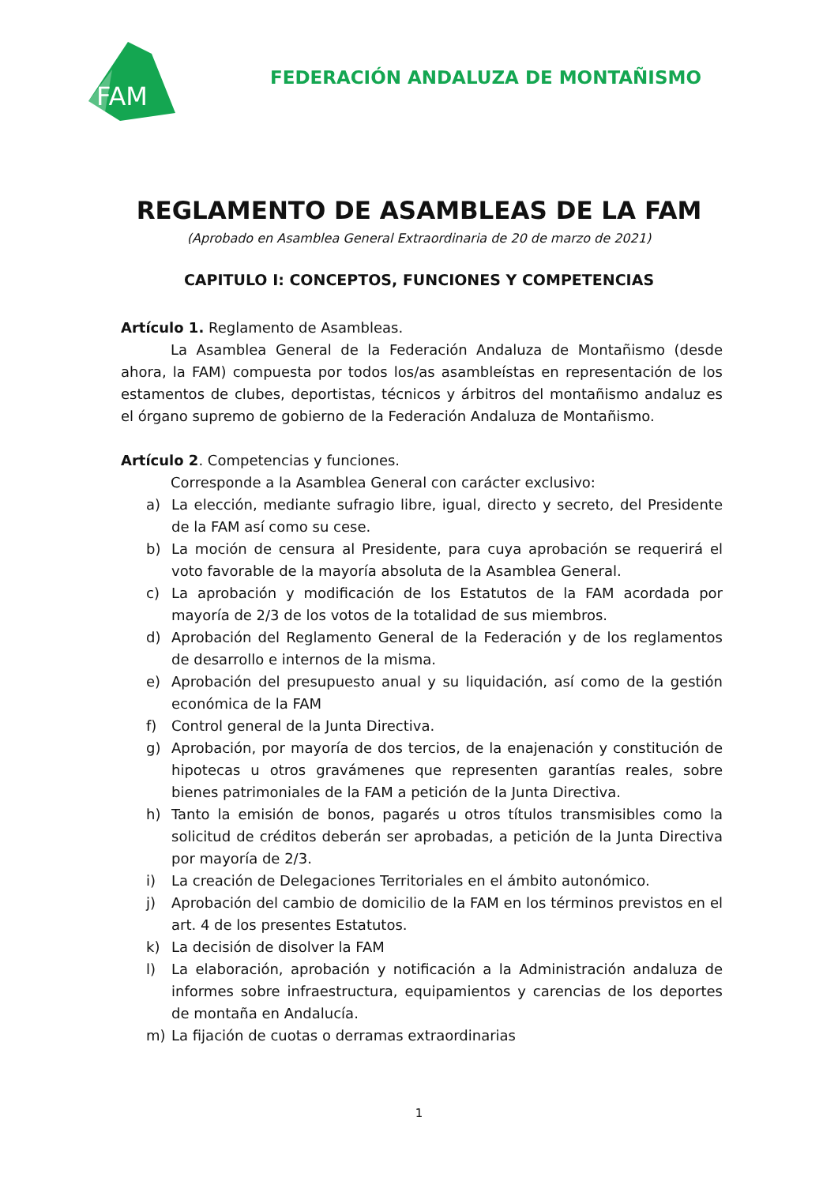FAM
FEDERACIÓN ANDALUZA DE MONTAÑISMO
REGLAMENTO DE ASAMBLEAS DE LA FAM
(Aprobado en Asamblea General Extraordinaria de 20 de marzo de 2021)
CAPITULO I: CONCEPTOS, FUNCIONES Y COMPETENCIAS
Artículo 1. Reglamento de Asambleas.
La Asamblea General de la Federación Andaluza de Montañismo (desde ahora, la FAM) compuesta por todos los/as asambleístas en representación de los estamentos de clubes, deportistas, técnicos y árbitros del montañismo andaluz es el órgano supremo de gobierno de la Federación Andaluza de Montañismo.
Artículo 2. Competencias y funciones.
Corresponde a la Asamblea General con carácter exclusivo:
a) La elección, mediante sufragio libre, igual, directo y secreto, del Presidente de la FAM así como su cese.
b) La moción de censura al Presidente, para cuya aprobación se requerirá el voto favorable de la mayoría absoluta de la Asamblea General.
c) La aprobación y modificación de los Estatutos de la FAM acordada por mayoría de 2/3 de los votos de la totalidad de sus miembros.
d) Aprobación del Reglamento General de la Federación y de los reglamentos de desarrollo e internos de la misma.
e) Aprobación del presupuesto anual y su liquidación, así como de la gestión económica de la FAM
f) Control general de la Junta Directiva.
g) Aprobación, por mayoría de dos tercios, de la enajenación y constitución de hipotecas u otros gravámenes que representen garantías reales, sobre bienes patrimoniales de la FAM a petición de la Junta Directiva.
h) Tanto la emisión de bonos, pagarés u otros títulos transmisibles como la solicitud de créditos deberán ser aprobadas, a petición de la Junta Directiva por mayoría de 2/3.
i) La creación de Delegaciones Territoriales en el ámbito autonómico.
j) Aprobación del cambio de domicilio de la FAM en los términos previstos en el art. 4 de los presentes Estatutos.
k) La decisión de disolver la FAM
l) La elaboración, aprobación y notificación a la Administración andaluza de informes sobre infraestructura, equipamientos y carencias de los deportes de montaña en Andalucía.
m) La fijación de cuotas o derramas extraordinarias
1